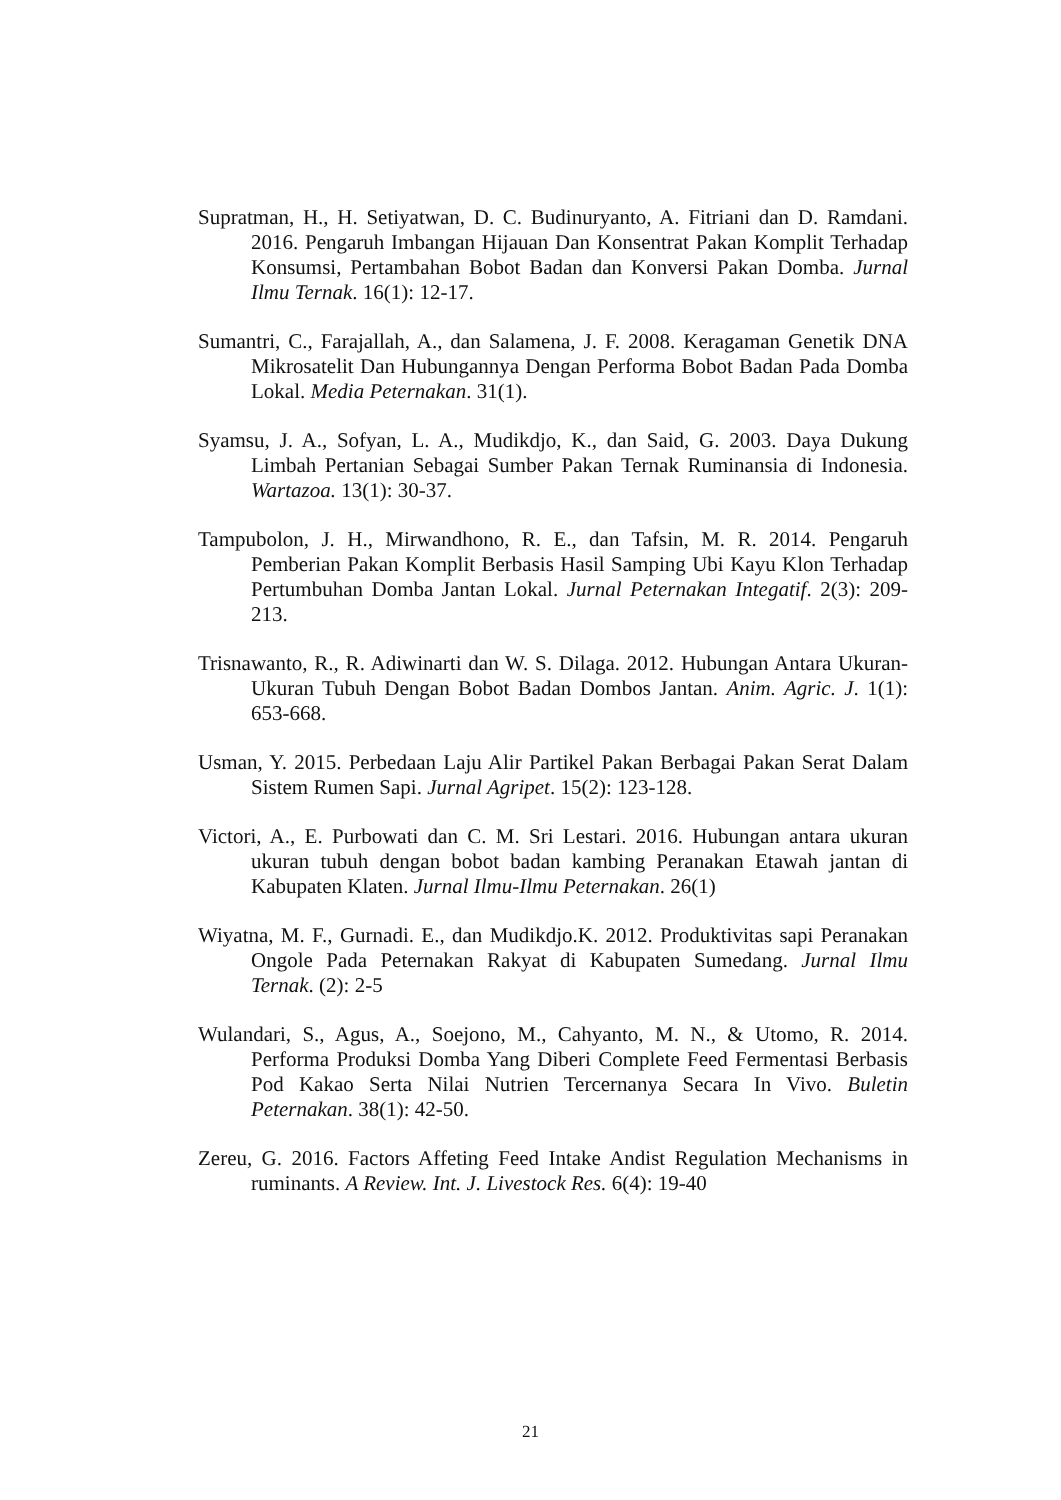Supratman, H., H. Setiyatwan, D. C. Budinuryanto, A. Fitriani dan D. Ramdani. 2016. Pengaruh Imbangan Hijauan Dan Konsentrat Pakan Komplit Terhadap Konsumsi, Pertambahan Bobot Badan dan Konversi Pakan Domba. Jurnal Ilmu Ternak. 16(1): 12-17.
Sumantri, C., Farajallah, A., dan Salamena, J. F. 2008. Keragaman Genetik DNA Mikrosatelit Dan Hubungannya Dengan Performa Bobot Badan Pada Domba Lokal. Media Peternakan. 31(1).
Syamsu, J. A., Sofyan, L. A., Mudikdjo, K., dan Said, G. 2003. Daya Dukung Limbah Pertanian Sebagai Sumber Pakan Ternak Ruminansia di Indonesia. Wartazoa. 13(1): 30-37.
Tampubolon, J. H., Mirwandhono, R. E., dan Tafsin, M. R. 2014. Pengaruh Pemberian Pakan Komplit Berbasis Hasil Samping Ubi Kayu Klon Terhadap Pertumbuhan Domba Jantan Lokal. Jurnal Peternakan Integatif. 2(3): 209-213.
Trisnawanto, R., R. Adiwinarti dan W. S. Dilaga. 2012. Hubungan Antara Ukuran-Ukuran Tubuh Dengan Bobot Badan Dombos Jantan. Anim. Agric. J. 1(1): 653-668.
Usman, Y. 2015. Perbedaan Laju Alir Partikel Pakan Berbagai Pakan Serat Dalam Sistem Rumen Sapi. Jurnal Agripet. 15(2): 123-128.
Victori, A., E. Purbowati dan C. M. Sri Lestari. 2016. Hubungan antara ukuran ukuran tubuh dengan bobot badan kambing Peranakan Etawah jantan di Kabupaten Klaten. Jurnal Ilmu-Ilmu Peternakan. 26(1)
Wiyatna, M. F., Gurnadi. E., dan Mudikdjo.K. 2012. Produktivitas sapi Peranakan Ongole Pada Peternakan Rakyat di Kabupaten Sumedang. Jurnal Ilmu Ternak. (2): 2-5
Wulandari, S., Agus, A., Soejono, M., Cahyanto, M. N., & Utomo, R. 2014. Performa Produksi Domba Yang Diberi Complete Feed Fermentasi Berbasis Pod Kakao Serta Nilai Nutrien Tercernanya Secara In Vivo. Buletin Peternakan. 38(1): 42-50.
Zereu, G. 2016. Factors Affeting Feed Intake Andist Regulation Mechanisms in ruminants. A Review. Int. J. Livestock Res. 6(4): 19-40
21